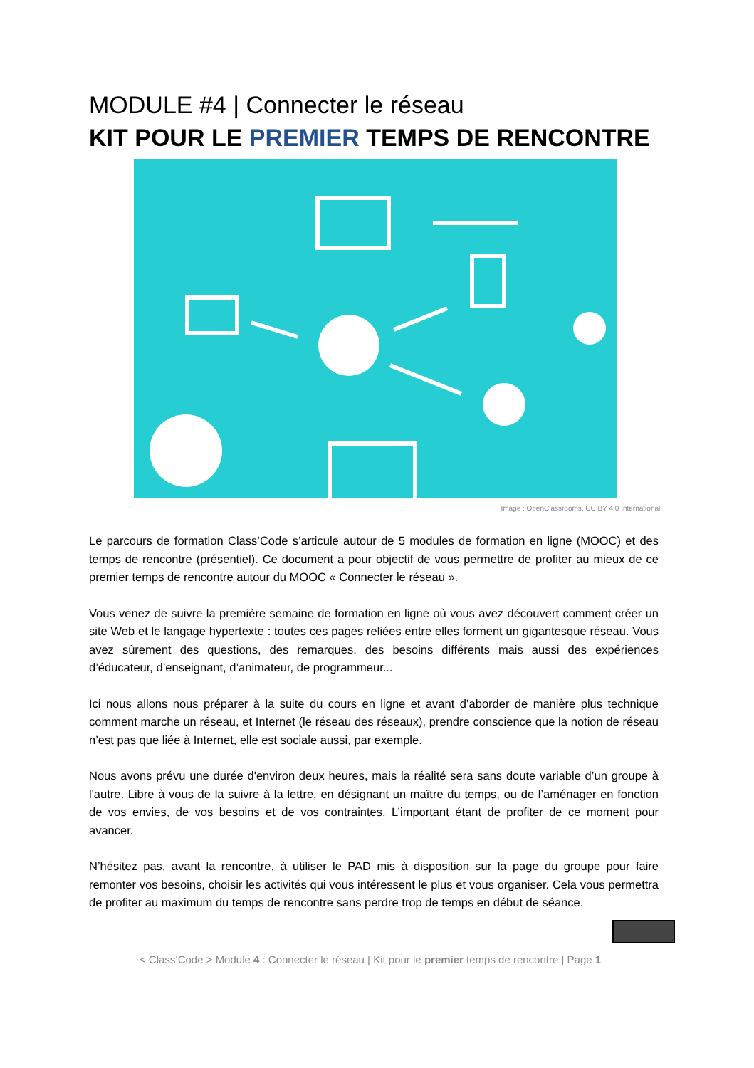MODULE #4 | Connecter le réseau
KIT POUR LE PREMIER TEMPS DE RENCONTRE
Image : OpenClassrooms, CC BY 4.0 International.
Le parcours de formation Class’Code s’articule autour de 5 modules de formation en ligne (MOOC) et des temps de rencontre (présentiel). Ce document a pour objectif de vous permettre de profiter au mieux de ce premier temps de rencontre autour du MOOC « Connecter le réseau ».
Vous venez de suivre la première semaine de formation en ligne où vous avez découvert comment créer un site Web et le langage hypertexte : toutes ces pages reliées entre elles forment un gigantesque réseau. Vous avez sûrement des questions, des remarques, des besoins différents mais aussi des expériences d’éducateur, d’enseignant, d’animateur, de programmeur...
Ici nous allons nous préparer à la suite du cours en ligne et avant d’aborder de manière plus technique comment marche un réseau, et Internet (le réseau des réseaux), prendre conscience que la notion de réseau n’est pas que liée à Internet, elle est sociale aussi, par exemple.
Nous avons prévu une durée d'environ deux heures, mais la réalité sera sans doute variable d’un groupe à l'autre. Libre à vous de la suivre à la lettre, en désignant un maître du temps, ou de l’aménager en fonction de vos envies, de vos besoins et de vos contraintes. L’important étant de profiter de ce moment pour avancer.
N’hésitez pas, avant la rencontre, à utiliser le PAD mis à disposition sur la page du groupe pour faire remonter vos besoins, choisir les activités qui vous intéressent le plus et vous organiser. Cela vous permettra de profiter au maximum du temps de rencontre sans perdre trop de temps en début de séance.
< Class’Code > Module 4 : Connecter le réseau | Kit pour le premier temps de rencontre | Page 1